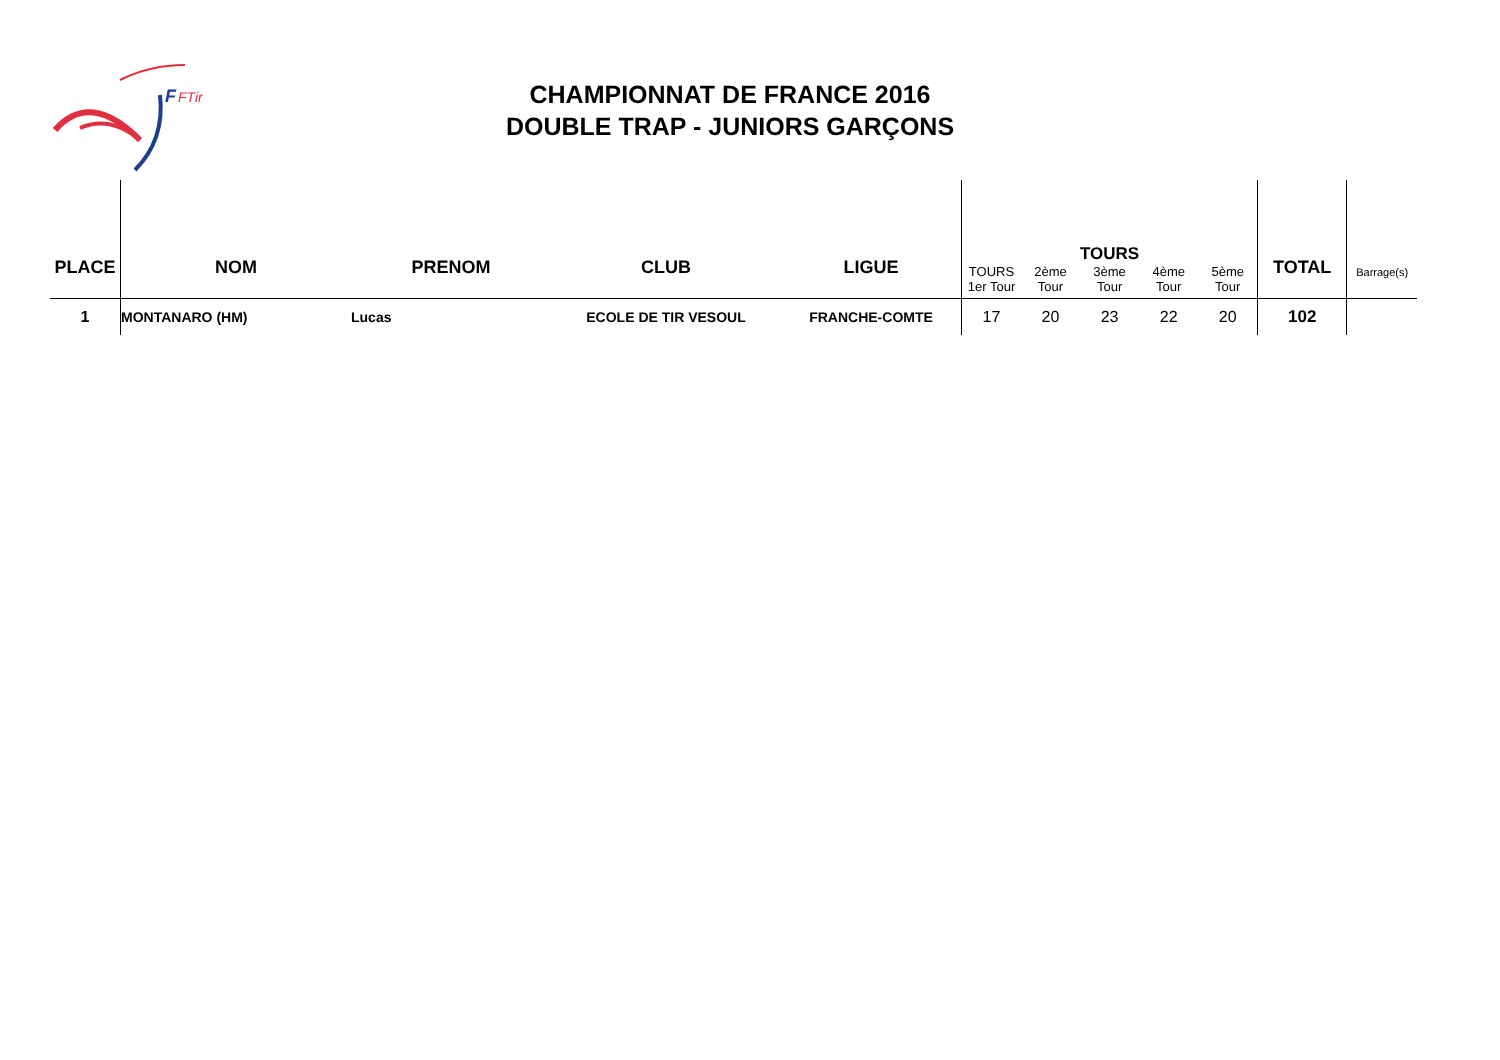F
FTir
CHAMPIONNAT DE FRANCE 2016
DOUBLE TRAP - JUNIORS GARÇONS
| PLACE | NOM | PRENOM | CLUB | LIGUE | TOURS 1er Tour | 2ème Tour | TOURS 3ème Tour | 4ème Tour | 5ème Tour | TOTAL | Barrage(s) |
| --- | --- | --- | --- | --- | --- | --- | --- | --- | --- | --- | --- |
| 1 | MONTANARO (HM) | Lucas | ECOLE DE TIR VESOUL | FRANCHE-COMTE | 17 | 20 | 23 | 22 | 20 | 102 | |